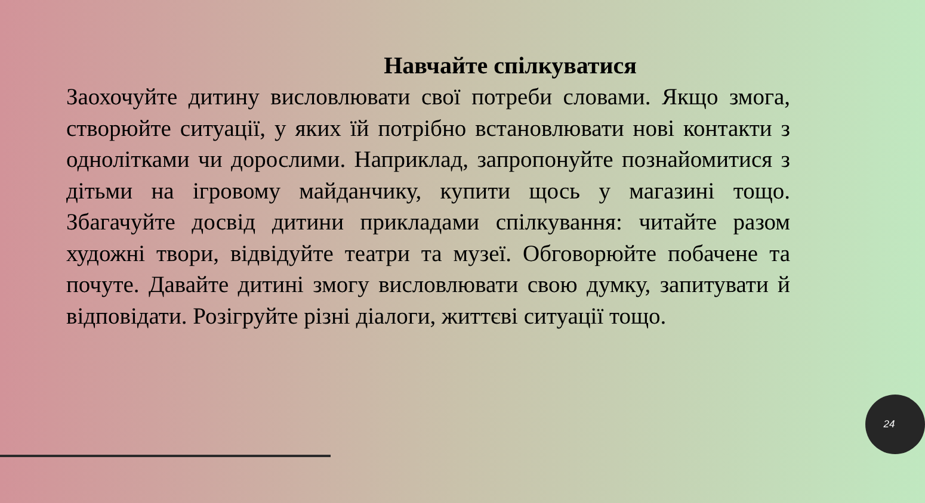Навчайте спілкуватися
Заохочуйте дитину висловлювати свої потреби словами. Якщо змога, створюйте ситуації, у яких їй потрібно встановлювати нові контакти з однолітками чи дорослими. Наприклад, запропонуйте познайомитися з дітьми на ігровому майданчику, купити щось у магазині тощо. Збагачуйте досвід дитини прикладами спілкування: читайте разом художні твори, відвідуйте театри та музеї. Обговорюйте побачене та почуте. Давайте дитині змогу висловлювати свою думку, запитувати й відповідати. Розігруйте різні діалоги, життєві ситуації тощо.
24